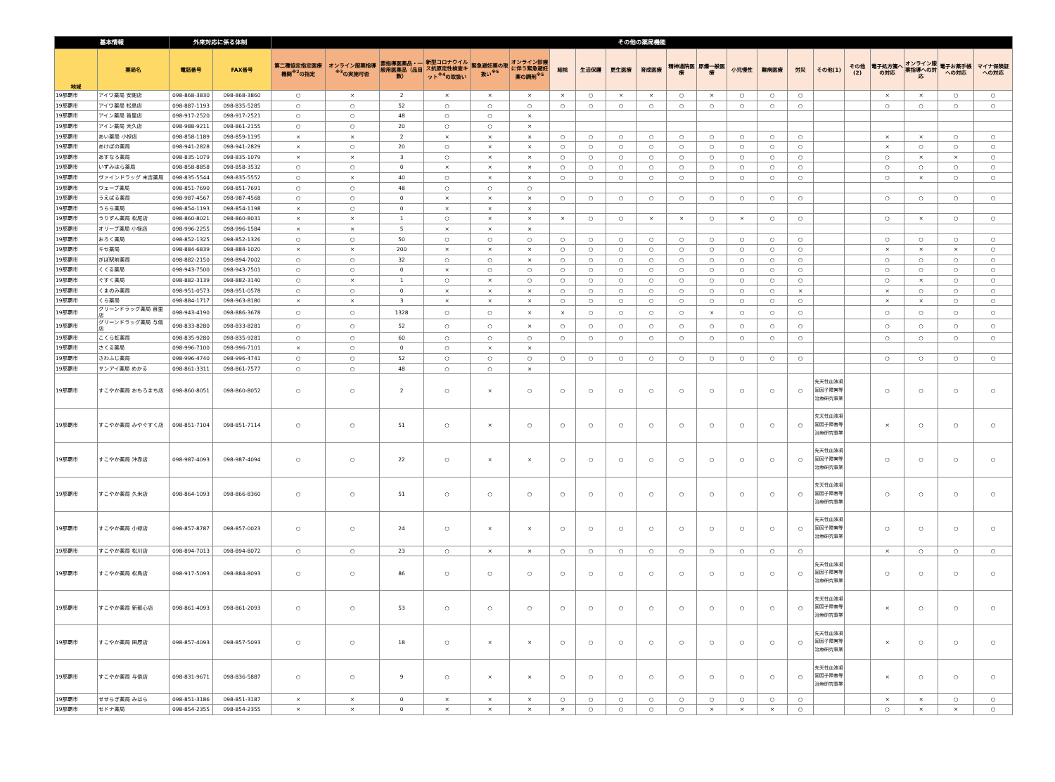| 基本情報 | | 外来対応に係る体制 | | その他の薬局機能 | | | | | | | | | | | | | | | | | | | | |
| --- | --- | --- | --- | --- | --- | --- | --- | --- | --- | --- | --- | --- | --- | --- | --- | --- | --- | --- | --- | --- | --- | --- | --- | --- |
| 地域 | 薬局名 | 電話番号 | FAX番号 | 第二種協定指定医療機関<sup>※2</sup>の指定 | オンライン服薬指導<sup>※3</sup>の実施可否 | 要指導医薬品・一般用医薬品（品目数） | 新型コロナウイルス抗原定性検査キット<sup>※4</sup>の取扱い | 緊急避妊薬の取扱い<sup>※5</sup> | オンライン診療に伴う緊急避妊薬の調剤<sup>※5</sup> | 結核 | 生活保護 | 更生医療 | 育成医療 | 精神通院医療 | 原爆一般医療 | 小児慢性 | 難病医療 | 労災 | その他(1) | その他(2) | 電子処方箋への対応 | オンライン服薬指導への対応 | 電子お薬手帳への対応 | マイナ保険証への対応 |
| 19那覇市 | アイワ薬局 安謝店 | 098-868-3830 | 098-868-3860 | ○ | × | 2 | × | × | × | × | ○ | × | × | ○ | × | ○ | ○ | ○ | | | × | × | ○ | ○ |
| 19那覇市 | アイワ薬局 松島店 | 098-887-1193 | 098-835-5285 | ○ | ○ | 52 | ○ | ○ | ○ | ○ | ○ | ○ | ○ | ○ | ○ | ○ | ○ | ○ | | | ○ | ○ | ○ | ○ |
| 19那覇市 | アイン薬局 首里店 | 098-917-2520 | 098-917-2521 | ○ | ○ | 48 | ○ | ○ | × | | | | | | | | | | | | | | | |
| 19那覇市 | アイン薬局 天久店 | 098-988-9211 | 098-861-2155 | ○ | ○ | 20 | ○ | ○ | × | | | | | | | | | | | | | | | |
| 19那覇市 | あい薬局 小禄店 | 098-858-1189 | 098-859-1195 | × | × | 2 | × | × | × | ○ | ○ | ○ | ○ | ○ | ○ | ○ | ○ | ○ | | | × | × | ○ | ○ |
| 19那覇市 | あけぼの薬局 | 098-941-2828 | 098-941-2829 | × | ○ | 20 | ○ | × | × | ○ | ○ | ○ | ○ | ○ | ○ | ○ | ○ | ○ | | | × | ○ | ○ | ○ |
| 19那覇市 | あすなろ薬局 | 098-835-1079 | 098-835-1079 | × | × | 3 | ○ | × | × | ○ | ○ | ○ | ○ | ○ | ○ | ○ | ○ | ○ | | | ○ | × | × | ○ |
| 19那覇市 | いずみはら薬局 | 098-858-8858 | 098-858-3532 | ○ | ○ | 0 | × | × | × | ○ | ○ | ○ | ○ | ○ | ○ | ○ | ○ | ○ | | | ○ | ○ | ○ | ○ |
| 19那覇市 | ヴァインドラッグ 末吉薬局 | 098-835-5544 | 098-835-5552 | ○ | × | 40 | ○ | × | × | ○ | ○ | ○ | ○ | ○ | ○ | ○ | ○ | ○ | | | ○ | × | ○ | ○ |
| 19那覇市 | ウェーブ薬局 | 098-851-7690 | 098-851-7691 | ○ | ○ | 48 | ○ | ○ | ○ | | | | | | | | | | | | | | | |
| 19那覇市 | うえばる薬局 | 098-987-4567 | 098-987-4568 | ○ | ○ | 0 | × | × | × | ○ | ○ | ○ | ○ | ○ | ○ | ○ | ○ | ○ | | | ○ | ○ | ○ | ○ |
| 19那覇市 | うらら薬局 | 098-854-1193 | 098-854-1198 | × | ○ | 0 | × | × | × | | | | | | | | | | | | | | | |
| 19那覇市 | うりずん薬局 松尾店 | 098-860-8021 | 098-860-8031 | × | × | 1 | ○ | × | × | × | ○ | ○ | × | × | ○ | × | ○ | ○ | | | ○ | × | ○ | ○ |
| 19那覇市 | オリーブ薬局 小禄店 | 098-996-2255 | 098-996-1584 | × | × | 5 | × | × | × | | | | | | | | | | | | | | | |
| 19那覇市 | おろく薬局 | 098-852-1325 | 098-852-1326 | ○ | ○ | 50 | ○ | ○ | ○ | ○ | ○ | ○ | ○ | ○ | ○ | ○ | ○ | ○ | | | ○ | ○ | ○ | ○ |
| 19那覇市 | キセ薬局 | 098-884-6839 | 098-884-1020 | × | × | 200 | × | × | × | ○ | ○ | ○ | ○ | ○ | ○ | ○ | ○ | ○ | | | × | × | × | ○ |
| 19那覇市 | ぎぼ駅前薬局 | 098-882-2150 | 098-894-7002 | ○ | ○ | 32 | ○ | ○ | × | ○ | ○ | ○ | ○ | ○ | ○ | ○ | ○ | ○ | | | ○ | ○ | ○ | ○ |
| 19那覇市 | くくる薬局 | 098-943-7500 | 098-943-7501 | ○ | ○ | 0 | × | ○ | ○ | ○ | ○ | ○ | ○ | ○ | ○ | ○ | ○ | ○ | | | ○ | ○ | ○ | ○ |
| 19那覇市 | ぐすく薬局 | 098-882-3139 | 098-882-3140 | ○ | × | 1 | ○ | × | ○ | ○ | ○ | ○ | ○ | ○ | ○ | ○ | ○ | ○ | | | ○ | × | ○ | ○ |
| 19那覇市 | くまのみ薬局 | 098-951-0573 | 098-951-0578 | ○ | ○ | 0 | × | × | × | ○ | ○ | ○ | ○ | ○ | ○ | ○ | ○ | × | | | × | ○ | ○ | ○ |
| 19那覇市 | くら薬局 | 098-884-1717 | 098-963-8180 | × | × | 3 | × | × | × | ○ | ○ | ○ | ○ | ○ | ○ | ○ | ○ | ○ | | | × | × | ○ | ○ |
| 19那覇市 | グリーンドラッグ薬局 首里店 | 098-943-4190 | 098-886-3678 | ○ | ○ | 1328 | ○ | ○ | × | × | ○ | ○ | ○ | ○ | × | ○ | ○ | ○ | | | ○ | ○ | ○ | ○ |
| 19那覇市 | グリーンドラッグ薬局 与儀店 | 098-833-8280 | 098-833-8281 | ○ | ○ | 52 | ○ | ○ | × | ○ | ○ | ○ | ○ | ○ | ○ | ○ | ○ | ○ | | | ○ | ○ | ○ | ○ |
| 19那覇市 | こくら虹薬局 | 098-835-9280 | 098-835-9281 | ○ | ○ | 60 | ○ | ○ | ○ | ○ | ○ | ○ | ○ | ○ | ○ | ○ | ○ | ○ | | | ○ | ○ | ○ | ○ |
| 19那覇市 | さくる薬局 | 098-996-7100 | 098-996-7101 | × | ○ | 0 | ○ | × | × | | | | | | | | | | | | | | | |
| 19那覇市 | さわふじ薬局 | 098-996-4740 | 098-996-4741 | ○ | ○ | 52 | ○ | ○ | ○ | ○ | ○ | ○ | ○ | ○ | ○ | ○ | ○ | ○ | | | ○ | ○ | ○ | ○ |
| 19那覇市 | サンアイ薬局 めかる | 098-861-3311 | 098-861-7577 | ○ | ○ | 48 | ○ | ○ | × | | | | | | | | | | | | | | | |
| 19那覇市 | すこやか薬局 おもろまち店 | 098-860-8051 | 098-860-8052 | ○ | ○ | 2 | ○ | × | ○ | ○ | ○ | ○ | ○ | ○ | ○ | ○ | ○ | ○ | 先天性血液凝固因子障害等治療研究事業 | | ○ | ○ | ○ | ○ |
| 19那覇市 | すこやか薬局 みやぐすく店 | 098-851-7104 | 098-851-7114 | ○ | ○ | 51 | ○ | × | ○ | ○ | ○ | ○ | ○ | ○ | ○ | ○ | ○ | ○ | 先天性血液凝固因子障害等治療研究事業 | | × | ○ | ○ | ○ |
| 19那覇市 | すこやか薬局 沖赤店 | 098-987-4093 | 098-987-4094 | ○ | ○ | 22 | ○ | × | × | ○ | ○ | ○ | ○ | ○ | ○ | ○ | ○ | ○ | 先天性血液凝固因子障害等治療研究事業 | | ○ | ○ | ○ | ○ |
| 19那覇市 | すこやか薬局 久米店 | 098-864-1093 | 098-866-8360 | ○ | ○ | 51 | ○ | ○ | ○ | ○ | ○ | ○ | ○ | ○ | ○ | ○ | ○ | ○ | 先天性血液凝固因子障害等治療研究事業 | | ○ | ○ | ○ | ○ |
| 19那覇市 | すこやか薬局 小禄店 | 098-857-8787 | 098-857-0023 | ○ | ○ | 24 | ○ | × | × | ○ | ○ | ○ | ○ | ○ | ○ | ○ | ○ | ○ | 先天性血液凝固因子障害等治療研究事業 | | ○ | ○ | ○ | ○ |
| 19那覇市 | すこやか薬局 松川店 | 098-894-7013 | 098-894-8072 | ○ | ○ | 23 | ○ | × | × | ○ | ○ | ○ | ○ | ○ | ○ | ○ | ○ | ○ | | | × | ○ | ○ | ○ |
| 19那覇市 | すこやか薬局 松島店 | 098-917-5093 | 098-884-8093 | ○ | ○ | 86 | ○ | ○ | ○ | ○ | ○ | ○ | ○ | ○ | ○ | ○ | ○ | ○ | 先天性血液凝固因子障害等治療研究事業 | | ○ | ○ | ○ | ○ |
| 19那覇市 | すこやか薬局 新都心店 | 098-861-4093 | 098-861-2093 | ○ | ○ | 53 | ○ | ○ | ○ | ○ | ○ | ○ | ○ | ○ | ○ | ○ | ○ | ○ | 先天性血液凝固因子障害等治療研究事業 | | × | ○ | ○ | ○ |
| 19那覇市 | すこやか薬局 田原店 | 098-857-4093 | 098-857-5093 | ○ | ○ | 18 | ○ | × | × | ○ | ○ | ○ | ○ | ○ | ○ | ○ | ○ | ○ | 先天性血液凝固因子障害等治療研究事業 | | × | ○ | ○ | ○ |
| 19那覇市 | すこやか薬局 与儀店 | 098-831-9671 | 098-836-5887 | ○ | ○ | 9 | ○ | × | × | ○ | ○ | ○ | ○ | ○ | ○ | ○ | ○ | ○ | 先天性血液凝固因子障害等治療研究事業 | | × | ○ | ○ | ○ |
| 19那覇市 | せせらぎ薬局 みはら | 098-851-3186 | 098-851-3187 | × | × | 0 | × | × | × | ○ | ○ | ○ | ○ | ○ | ○ | ○ | ○ | ○ | | | × | × | ○ | ○ |
| 19那覇市 | セドナ薬局 | 098-854-2355 | 098-854-2355 | × | × | 0 | × | × | × | × | ○ | ○ | ○ | ○ | × | × | × | ○ | | | ○ | × | × | ○ |